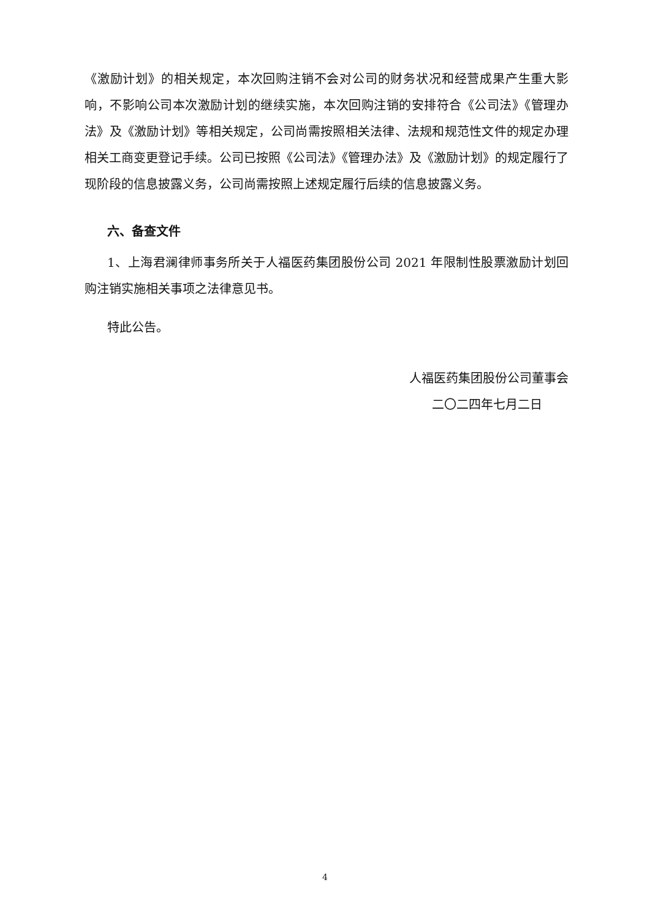《激励计划》的相关规定，本次回购注销不会对公司的财务状况和经营成果产生重大影响，不影响公司本次激励计划的继续实施，本次回购注销的安排符合《公司法》《管理办法》及《激励计划》等相关规定，公司尚需按照相关法律、法规和规范性文件的规定办理相关工商变更登记手续。公司已按照《公司法》《管理办法》及《激励计划》的规定履行了现阶段的信息披露义务，公司尚需按照上述规定履行后续的信息披露义务。
六、备查文件
1、上海君澜律师事务所关于人福医药集团股份公司 2021 年限制性股票激励计划回购注销实施相关事项之法律意见书。
特此公告。
人福医药集团股份公司董事会
二〇二四年七月二日
4